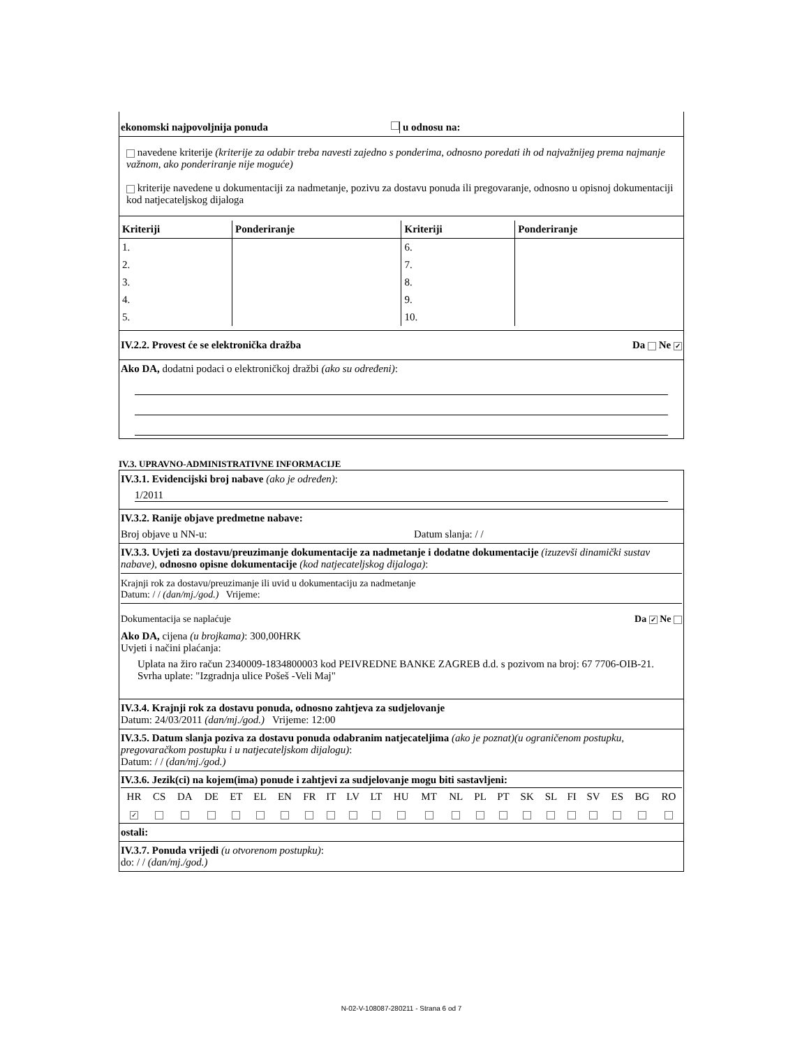ekonomski najpovoljnija ponuda u odnosu na:
navedene kriterije (kriterije za odabir treba navesti zajedno s ponderima, odnosno poredati ih od najvažnijeg prema najmanje važnom, ako ponderiranje nije moguće)
kriterije navedene u dokumentaciji za nadmetanje, pozivu za dostavu ponuda ili pregovaranje, odnosno u opisnoj dokumentaciji kod natjecateljskog dijaloga
| Kriteriji | Ponderiranje | Kriteriji | Ponderiranje |
| --- | --- | --- | --- |
| 1. | | 6. | |
| 2. | | 7. | |
| 3. | | 8. | |
| 4. | | 9. | |
| 5. | | 10. | |
IV.2.2. Provest će se elektronička dražba Da Ne ✓
Ako DA, dodatni podaci o elektroničkoj dražbi (ako su određeni):
IV.3. UPRAVNO-ADMINISTRATIVNE INFORMACIJE
IV.3.1. Evidencijski broj nabave (ako je određen):
1/2011
IV.3.2. Ranije objave predmetne nabave:
Broj objave u NN-u: Datum slanja: / /
IV.3.3. Uvjeti za dostavu/preuzimanje dokumentacije za nadmetanje i dodatne dokumentacije (izuzevši dinamički sustav nabave), odnosno opisne dokumentacije (kod natjecateljskog dijaloga):
Krajnji rok za dostavu/preuzimanje ili uvid u dokumentaciju za nadmetanje
Datum: / / (dan/mj./god.) Vrijeme:
Dokumentacija se naplaćuje Da ✓ Ne
Ako DA, cijena (u brojkama): 300,00HRK
Uvjeti i načini plaćanja:
Uplata na žiro račun 2340009-1834800003 kod PEIVREDNE BANKE ZAGREB d.d. s pozivom na broj: 67 7706-OIB-21. Svrha uplate: "Izgradnja ulice Pošeš -Veli Maj"
IV.3.4. Krajnji rok za dostavu ponuda, odnosno zahtjeva za sudjelovanje
Datum: 24/03/2011 (dan/mj./god.) Vrijeme: 12:00
IV.3.5. Datum slanja poziva za dostavu ponuda odabranim natjecateljima (ako je poznat)(u ograničenom postupku, pregovaračkom postupku i u natjecateljskom dijalogu):
Datum: / / (dan/mj./god.)
IV.3.6. Jezik(ci) na kojem(ima) ponude i zahtjevi za sudjelovanje mogu biti sastavljeni:
| HR | CS | DA | DE | ET | EL | EN | FR | IT | LV | LT | HU | MT | NL | PL | PT | SK | SL | FI | SV | ES | BG | RO |
| ✓ | | | | | | | | | | | | | | | | | | | | | | |
ostali:
IV.3.7. Ponuda vrijedi (u otvorenom postupku):
do: / / (dan/mj./god.)
N-02-V-108087-280211 - Strana 6 od 7